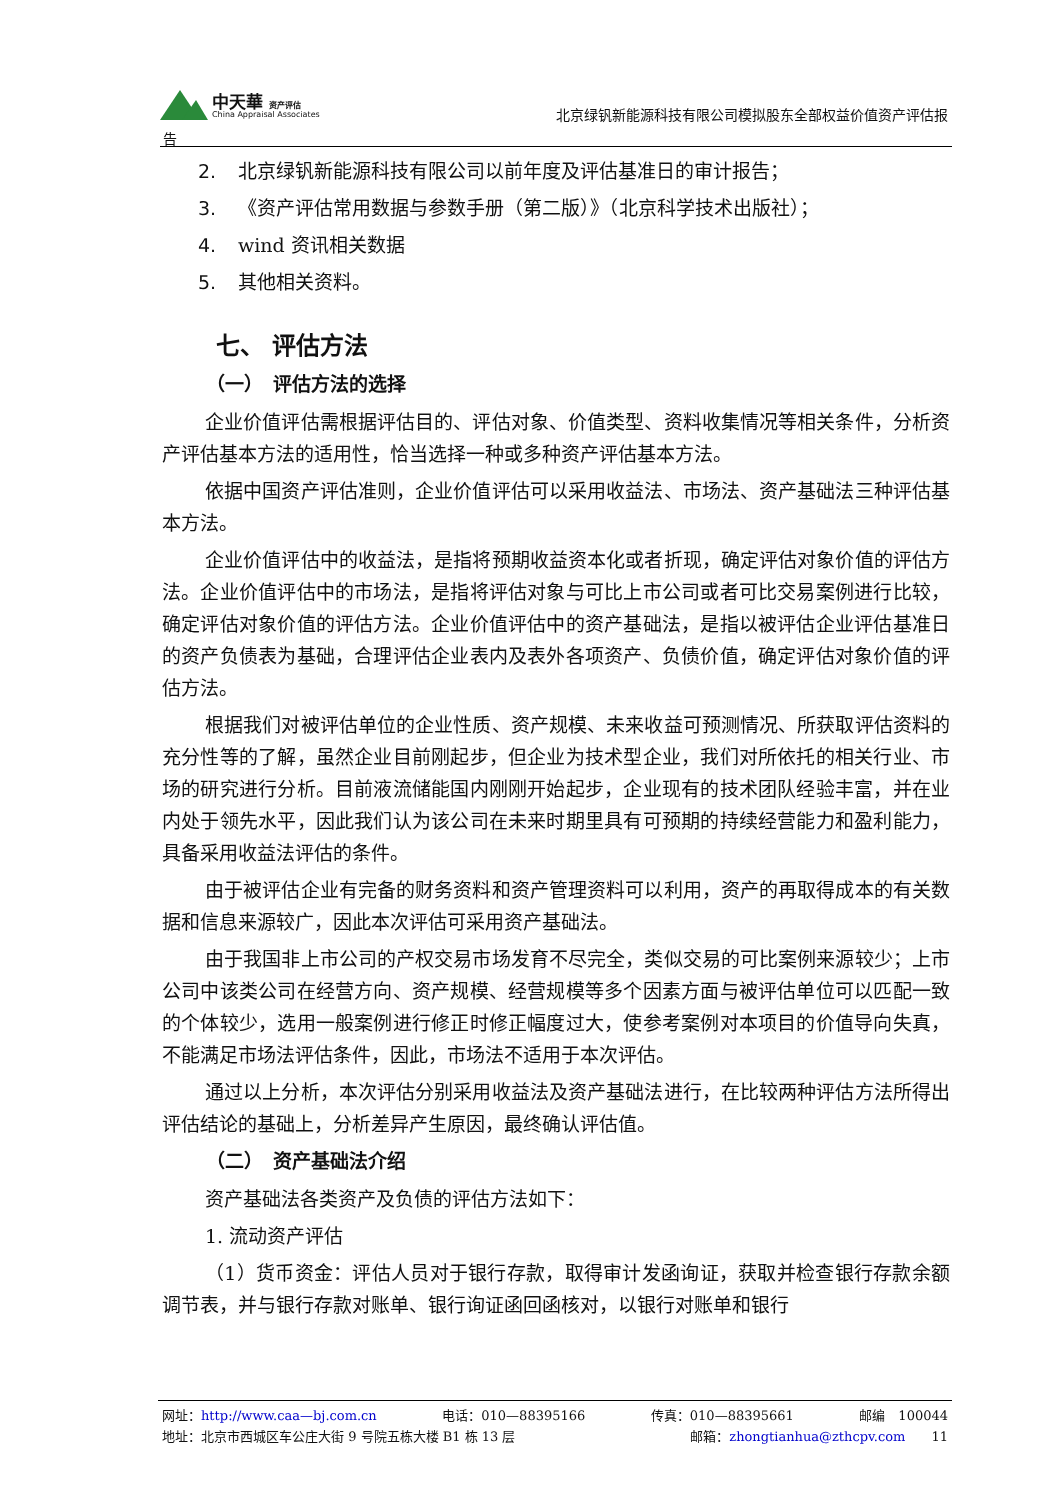中天華 资产评估
China Appraisal Associates
北京绿钒新能源科技有限公司模拟股东全部权益价值资产评估报
告
2. 北京绿钒新能源科技有限公司以前年度及评估基准日的审计报告；
3. 《资产评估常用数据与参数手册（第二版）》（北京科学技术出版社）；
4. wind 资讯相关数据
5. 其他相关资料。
七、 评估方法
（一）　评估方法的选择
企业价值评估需根据评估目的、评估对象、价值类型、资料收集情况等相关条件，分析资产评估基本方法的适用性，恰当选择一种或多种资产评估基本方法。
依据中国资产评估准则，企业价值评估可以采用收益法、市场法、资产基础法三种评估基本方法。
企业价值评估中的收益法，是指将预期收益资本化或者折现，确定评估对象价值的评估方法。企业价值评估中的市场法，是指将评估对象与可比上市公司或者可比交易案例进行比较，确定评估对象价值的评估方法。企业价值评估中的资产基础法，是指以被评估企业评估基准日的资产负债表为基础，合理评估企业表内及表外各项资产、负债价值，确定评估对象价值的评估方法。
根据我们对被评估单位的企业性质、资产规模、未来收益可预测情况、所获取评估资料的充分性等的了解，虽然企业目前刚起步，但企业为技术型企业，我们对所依托的相关行业、市场的研究进行分析。目前液流储能国内刚刚开始起步，企业现有的技术团队经验丰富，并在业内处于领先水平，因此我们认为该公司在未来时期里具有可预期的持续经营能力和盈利能力，具备采用收益法评估的条件。
由于被评估企业有完备的财务资料和资产管理资料可以利用，资产的再取得成本的有关数据和信息来源较广，因此本次评估可采用资产基础法。
由于我国非上市公司的产权交易市场发育不尽完全，类似交易的可比案例来源较少；上市公司中该类公司在经营方向、资产规模、经营规模等多个因素方面与被评估单位可以匹配一致的个体较少，选用一般案例进行修正时修正幅度过大，使参考案例对本项目的价值导向失真，不能满足市场法评估条件，因此，市场法不适用于本次评估。
通过以上分析，本次评估分别采用收益法及资产基础法进行，在比较两种评估方法所得出评估结论的基础上，分析差异产生原因，最终确认评估值。
（二）　资产基础法介绍
资产基础法各类资产及负债的评估方法如下：
1. 流动资产评估
（1）货币资金：评估人员对于银行存款，取得审计发函询证，获取并检查银行存款余额调节表，并与银行存款对账单、银行询证函回函核对，以银行对账单和银行
网址：http://www.caa—bj.com.cn 电话：010—88395166 传真：010—88395661 邮编　100044
地址：北京市西城区车公庄大街 9 号院五栋大楼 B1 栋 13 层 邮箱：zhongtianhua@zthcpv.com　　11